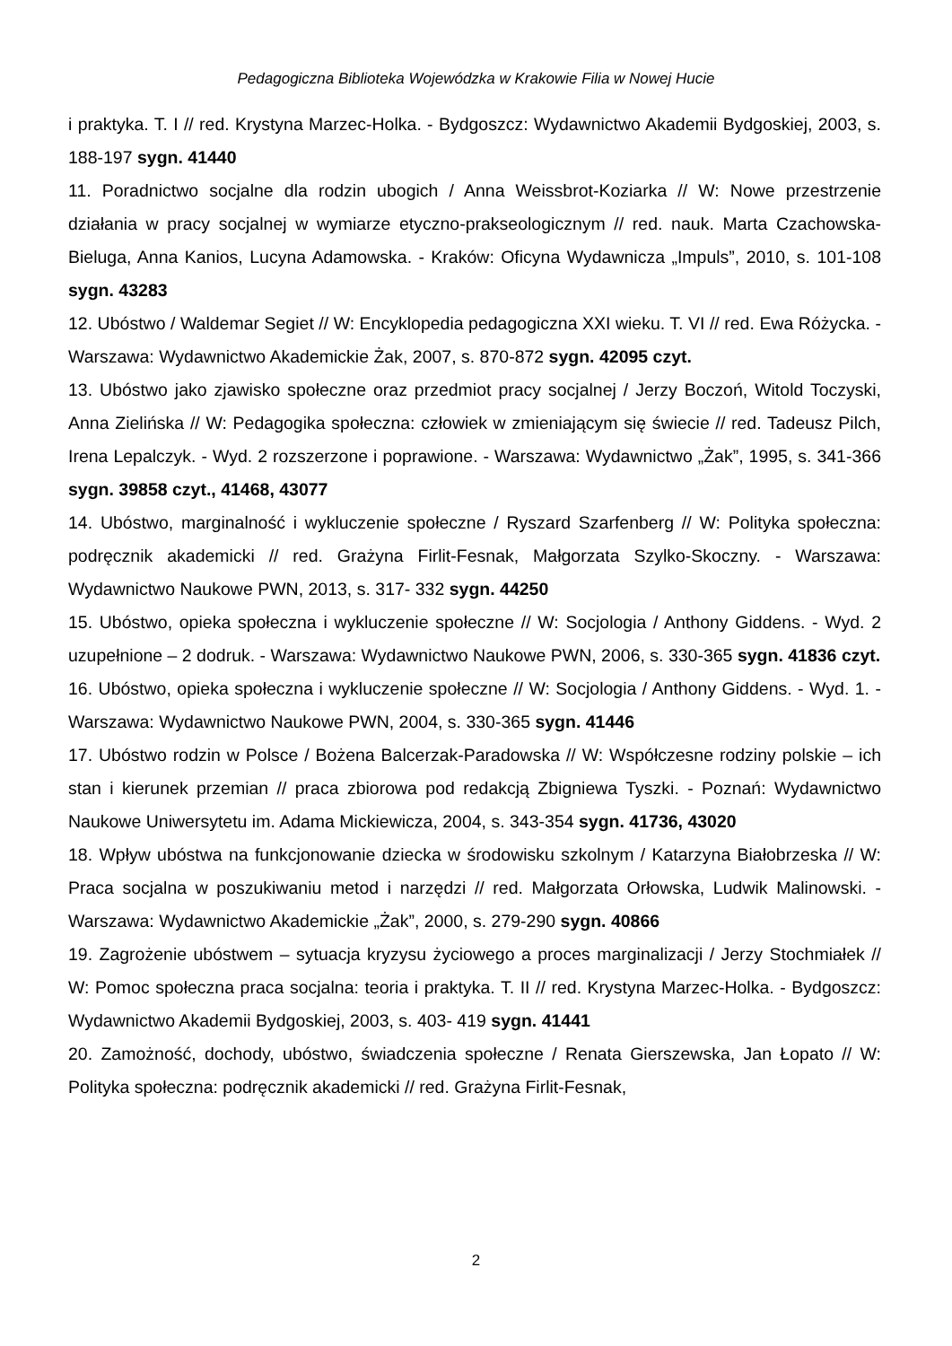Pedagogiczna Biblioteka Wojewódzka w Krakowie Filia w Nowej Hucie
i praktyka. T. I // red. Krystyna Marzec-Holka. - Bydgoszcz: Wydawnictwo Akademii Bydgoskiej, 2003, s. 188-197 sygn. 41440
11. Poradnictwo socjalne dla rodzin ubogich / Anna Weissbrot-Koziarka // W: Nowe przestrzenie działania w pracy socjalnej w wymiarze etyczno-prakseologicznym // red. nauk. Marta Czachowska-Bieluga, Anna Kanios, Lucyna Adamowska. - Kraków: Oficyna Wydawnicza „Impuls”, 2010, s. 101-108 sygn. 43283
12. Ubóstwo / Waldemar Segiet // W: Encyklopedia pedagogiczna XXI wieku. T. VI // red. Ewa Różycka. - Warszawa: Wydawnictwo Akademickie Żak, 2007, s. 870-872 sygn. 42095 czyt.
13. Ubóstwo jako zjawisko społeczne oraz przedmiot pracy socjalnej / Jerzy Boczoń, Witold Toczyski, Anna Zielińska // W: Pedagogika społeczna: człowiek w zmieniającym się świecie // red. Tadeusz Pilch, Irena Lepalczyk. - Wyd. 2 rozszerzone i poprawione. - Warszawa: Wydawnictwo „Żak”, 1995, s. 341-366 sygn. 39858 czyt., 41468, 43077
14. Ubóstwo, marginalność i wykluczenie społeczne / Ryszard Szarfenberg // W: Polityka społeczna: podręcznik akademicki // red. Grażyna Firlit-Fesnak, Małgorzata Szylko-Skoczny. - Warszawa: Wydawnictwo Naukowe PWN, 2013, s. 317- 332 sygn. 44250
15. Ubóstwo, opieka społeczna i wykluczenie społeczne // W: Socjologia / Anthony Giddens. - Wyd. 2 uzupełnione – 2 dodruk. - Warszawa: Wydawnictwo Naukowe PWN, 2006, s. 330-365 sygn. 41836 czyt.
16. Ubóstwo, opieka społeczna i wykluczenie społeczne // W: Socjologia / Anthony Giddens. - Wyd. 1. - Warszawa: Wydawnictwo Naukowe PWN, 2004, s. 330-365 sygn. 41446
17. Ubóstwo rodzin w Polsce / Bożena Balcerzak-Paradowska // W: Współczesne rodziny polskie – ich stan i kierunek przemian // praca zbiorowa pod redakcją Zbigniewa Tyszki. - Poznań: Wydawnictwo Naukowe Uniwersytetu im. Adama Mickiewicza, 2004, s. 343-354 sygn. 41736, 43020
18. Wpływ ubóstwa na funkcjonowanie dziecka w środowisku szkolnym / Katarzyna Białobrzeska // W: Praca socjalna w poszukiwaniu metod i narzędzi // red. Małgorzata Orłowska, Ludwik Malinowski. - Warszawa: Wydawnictwo Akademickie „Żak”, 2000, s. 279-290 sygn. 40866
19. Zagrożenie ubóstwem – sytuacja kryzysu życiowego a proces marginalizacji / Jerzy Stochmiałek // W: Pomoc społeczna praca socjalna: teoria i praktyka. T. II // red. Krystyna Marzec-Holka. - Bydgoszcz: Wydawnictwo Akademii Bydgoskiej, 2003, s. 403- 419 sygn. 41441
20. Zamożność, dochody, ubóstwo, świadczenia społeczne / Renata Gierszewska, Jan Łopato // W: Polityka społeczna: podręcznik akademicki // red. Grażyna Firlit-Fesnak,
2